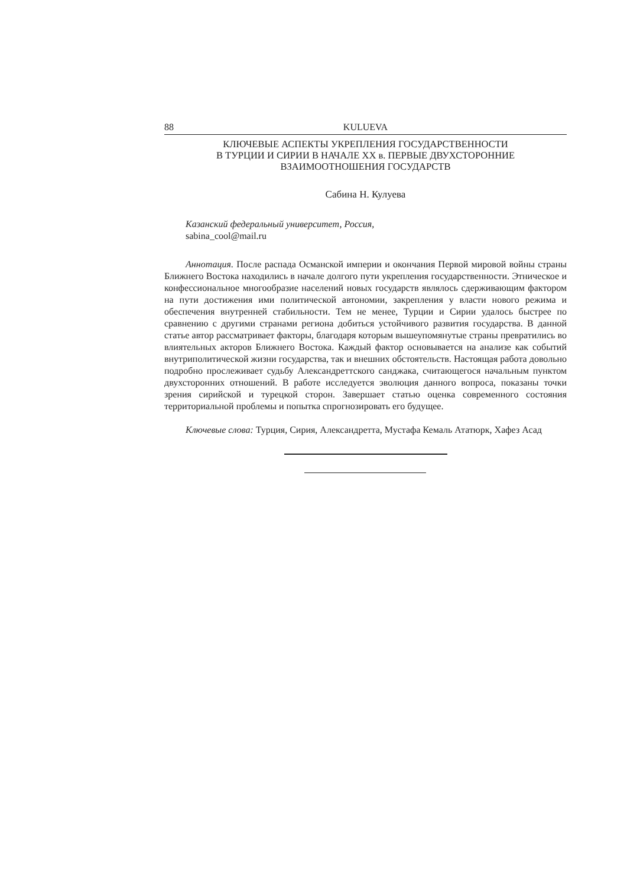88 KULUEVA
КЛЮЧЕВЫЕ АСПЕКТЫ УКРЕПЛЕНИЯ ГОСУДАРСТВЕННОСТИ
В ТУРЦИИ И СИРИИ В НАЧАЛЕ XX в. ПЕРВЫЕ ДВУХСТОРОННИЕ
ВЗАИМООТНОШЕНИЯ ГОСУДАРСТВ
Сабина Н. Кулуева
Казанский федеральный университет, Россия,
sabina_cool@mail.ru
Аннотация. После распада Османской империи и окончания Первой мировой войны страны Ближнего Востока находились в начале долгого пути укрепления государственности. Этническое и конфессиональное многообразие населений новых государств являлось сдерживающим фактором на пути достижения ими политической автономии, закрепления у власти нового режима и обеспечения внутренней стабильности. Тем не менее, Турции и Сирии удалось быстрее по сравнению с другими странами региона добиться устойчивого развития государства. В данной статье автор рассматривает факторы, благодаря которым вышеупомянутые страны превратились во влиятельных акторов Ближнего Востока. Каждый фактор основывается на анализе как событий внутриполитической жизни государства, так и внешних обстоятельств. Настоящая работа довольно подробно прослеживает судьбу Александреттского санджака, считающегося начальным пунктом двухсторонних отношений. В работе исследуется эволюция данного вопроса, показаны точки зрения сирийской и турецкой сторон. Завершает статью оценка современного состояния территориальной проблемы и попытка спрогнозировать его будущее.
Ключевые слова: Турция, Сирия, Александретта, Мустафа Кемаль Ататюрк, Хафез Асад